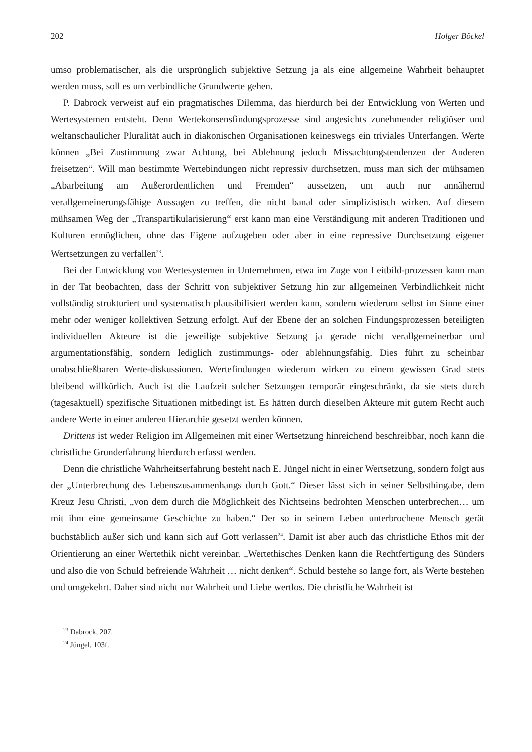202 Holger Böckel
umso problematischer, als die ursprünglich subjektive Setzung ja als eine allgemeine Wahrheit behauptet werden muss, soll es um verbindliche Grundwerte gehen.
P. Dabrock verweist auf ein pragmatisches Dilemma, das hierdurch bei der Entwicklung von Werten und Wertesystemen entsteht. Denn Wertekonsensfindungsprozesse sind angesichts zunehmender religiöser und weltanschaulicher Pluralität auch in diakonischen Organisationen keineswegs ein triviales Unterfangen. Werte können „Bei Zustimmung zwar Achtung, bei Ablehnung jedoch Missachtungstendenzen der Anderen freisetzen“. Will man bestimmte Wertebindungen nicht repressiv durchsetzen, muss man sich der mühsamen „Abarbeitung am Außerordentlichen und Fremden“ aussetzen, um auch nur annähernd verallgemeinerungsfähige Aussagen zu treffen, die nicht banal oder simplizistisch wirken. Auf diesem mühsamen Weg der „Transpartikularisierung“ erst kann man eine Verständigung mit anderen Traditionen und Kulturen ermöglichen, ohne das Eigene aufzugeben oder aber in eine repressive Durchsetzung eigener Wertsetzungen zu verfallen<sup>23</sup>.
Bei der Entwicklung von Wertesystemen in Unternehmen, etwa im Zuge von Leitbild-prozessen kann man in der Tat beobachten, dass der Schritt von subjektiver Setzung hin zur allgemeinen Verbindlichkeit nicht vollständig strukturiert und systematisch plausibilisiert werden kann, sondern wiederum selbst im Sinne einer mehr oder weniger kollektiven Setzung erfolgt. Auf der Ebene der an solchen Findungsprozessen beteiligten individuellen Akteure ist die jeweilige subjektive Setzung ja gerade nicht verallgemeinerbar und argumentationsfähig, sondern lediglich zustimmungs- oder ablehnungsfähig. Dies führt zu scheinbar unabschließbaren Werte-diskussionen. Wertefindungen wiederum wirken zu einem gewissen Grad stets bleibend willkürlich. Auch ist die Laufzeit solcher Setzungen temporär eingeschränkt, da sie stets durch (tagesaktuell) spezifische Situationen mitbedingt ist. Es hätten durch dieselben Akteure mit gutem Recht auch andere Werte in einer anderen Hierarchie gesetzt werden können.
Drittens ist weder Religion im Allgemeinen mit einer Wertsetzung hinreichend beschreibbar, noch kann die christliche Grunderfahrung hierdurch erfasst werden.
Denn die christliche Wahrheitserfahrung besteht nach E. Jüngel nicht in einer Wertsetzung, sondern folgt aus der „Unterbrechung des Lebenszusammenhangs durch Gott.“ Dieser lässt sich in seiner Selbsthingabe, dem Kreuz Jesu Christi, „von dem durch die Möglichkeit des Nichtseins bedrohten Menschen unterbrechen… um mit ihm eine gemeinsame Geschichte zu haben.“ Der so in seinem Leben unterbrochene Mensch gerät buchstäblich außer sich und kann sich auf Gott verlassen<sup>24</sup>. Damit ist aber auch das christliche Ethos mit der Orientierung an einer Wertethik nicht vereinbar. „Wertethisches Denken kann die Rechtfertigung des Sünders und also die von Schuld befreiende Wahrheit … nicht denken“. Schuld bestehe so lange fort, als Werte bestehen und umgekehrt. Daher sind nicht nur Wahrheit und Liebe wertlos. Die christliche Wahrheit ist
<sup>23</sup> Dabrock, 207.
<sup>24</sup> Jüngel, 103f.